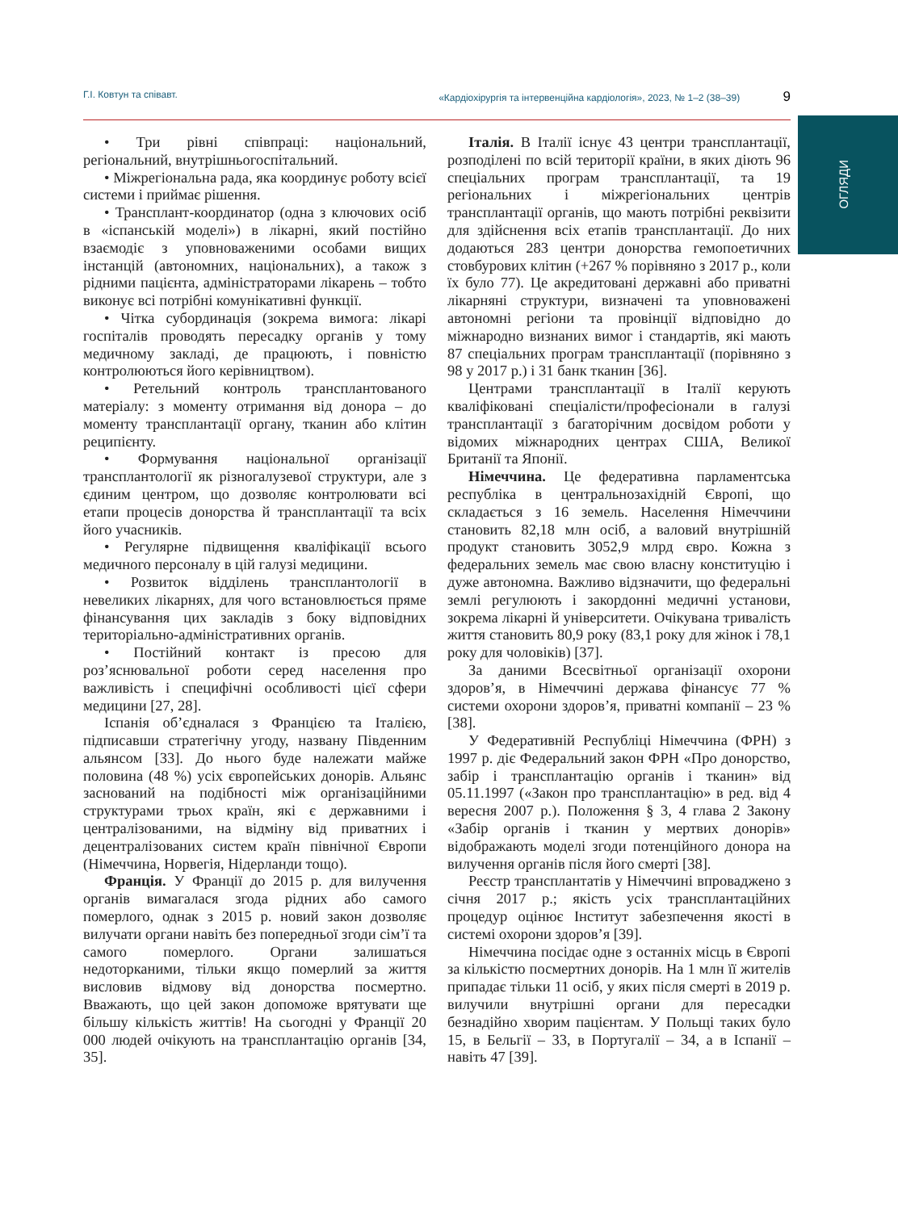Г.І. Ковтун та співавт. «Кардіохірургія та інтервенційна кардіологія», 2023, № 1–2 (38–39) 9
ОГЛЯДИ
• Три рівні співпраці: національний, регіональний, внутрішньогоспітальний.
• Міжрегіональна рада, яка координує роботу всієї системи і приймає рішення.
• Трансплант-координатор (одна з ключових осіб в «іспанській моделі») в лікарні, який постійно взаємодіє з уповноваженими особами вищих інстанцій (автономних, національних), а також з рідними пацієнта, адміністраторами лікарень – тобто виконує всі потрібні комунікативні функції.
• Чітка субординація (зокрема вимога: лікарі госпіталів проводять пересадку органів у тому медичному закладі, де працюють, і повністю контролюються його керівництвом).
• Ретельний контроль трансплантованого матеріалу: з моменту отримання від донора – до моменту трансплантації органу, тканин або клітин реципієнту.
• Формування національної організації трансплантології як різногалузевої структури, але з єдиним центром, що дозволяє контролювати всі етапи процесів донорства й трансплантації та всіх його учасників.
• Регулярне підвищення кваліфікації всього медичного персоналу в цій галузі медицини.
• Розвиток відділень трансплантології в невеликих лікарнях, для чого встановлюється пряме фінансування цих закладів з боку відповідних територіально-адміністративних органів.
• Постійний контакт із пресою для роз’яснювальної роботи серед населення про важливість і специфічні особливості цієї сфери медицини [27, 28].
Іспанія об’єдналася з Францією та Італією, підписавши стратегічну угоду, названу Південним альянсом [33]. До нього буде належати майже половина (48 %) усіх європейських донорів. Альянс заснований на подібності між організаційними структурами трьох країн, які є державними і централізованими, на відміну від приватних і децентралізованих систем країн північної Європи (Німеччина, Норвегія, Нідерланди тощо).
Франція. У Франції до 2015 р. для вилучення органів вимагалася згода рідних або самого померлого, однак з 2015 р. новий закон дозволяє вилучати органи навіть без попередньої згоди сім’ї та самого померлого. Органи залишаться недоторканими, тільки якщо померлий за життя висловив відмову від донорства посмертно. Вважають, що цей закон допоможе врятувати ще більшу кількість життів! На сьогодні у Франції 20 000 людей очікують на трансплантацію органів [34, 35].
Італія. В Італії існує 43 центри трансплантації, розподілені по всій території країни, в яких діють 96 спеціальних програм трансплантації, та 19 регіональних і міжрегіональних центрів трансплантації органів, що мають потрібні реквізити для здійснення всіх етапів трансплантації. До них додаються 283 центри донорства гемопоетичних стовбурових клітин (+267 % порівняно з 2017 р., коли їх було 77). Це акредитовані державні або приватні лікарняні структури, визначені та уповноважені автономні регіони та провінції відповідно до міжнародно визнаних вимог і стандартів, які мають 87 спеціальних програм трансплантації (порівняно з 98 у 2017 р.) і 31 банк тканин [36].
Центрами трансплантації в Італії керують кваліфіковані спеціалісти/професіонали в галузі трансплантації з багаторічним досвідом роботи у відомих міжнародних центрах США, Великої Британії та Японії.
Німеччина. Це федеративна парламентська республіка в центральнозахідній Європі, що складається з 16 земель. Населення Німеччини становить 82,18 млн осіб, а валовий внутрішній продукт становить 3052,9 млрд євро. Кожна з федеральних земель має свою власну конституцію і дуже автономна. Важливо відзначити, що федеральні землі регулюють і закордонні медичні установи, зокрема лікарні й університети. Очікувана тривалість життя становить 80,9 року (83,1 року для жінок і 78,1 року для чоловіків) [37].
За даними Всесвітньої організації охорони здоров’я, в Німеччині держава фінансує 77 % системи охорони здоров’я, приватні компанії – 23 % [38].
У Федеративній Республіці Німеччина (ФРН) з 1997 р. діє Федеральний закон ФРН «Про донорство, забір і трансплантацію органів і тканин» від 05.11.1997 («Закон про трансплантацію» в ред. від 4 вересня 2007 р.). Положення § 3, 4 глава 2 Закону «Забір органів і тканин у мертвих донорів» відображають моделі згоди потенційного донора на вилучення органів після його смерті [38].
Реєстр трансплантатів у Німеччині впроваджено з січня 2017 р.; якість усіх трансплантаційних процедур оцінює Інститут забезпечення якості в системі охорони здоров’я [39].
Німеччина посідає одне з останніх місць в Європі за кількістю посмертних донорів. На 1 млн її жителів припадає тільки 11 осіб, у яких після смерті в 2019 р. вилучили внутрішні органи для пересадки безнадійно хворим пацієнтам. У Польщі таких було 15, в Бельгії – 33, в Португалії – 34, а в Іспанії – навіть 47 [39].